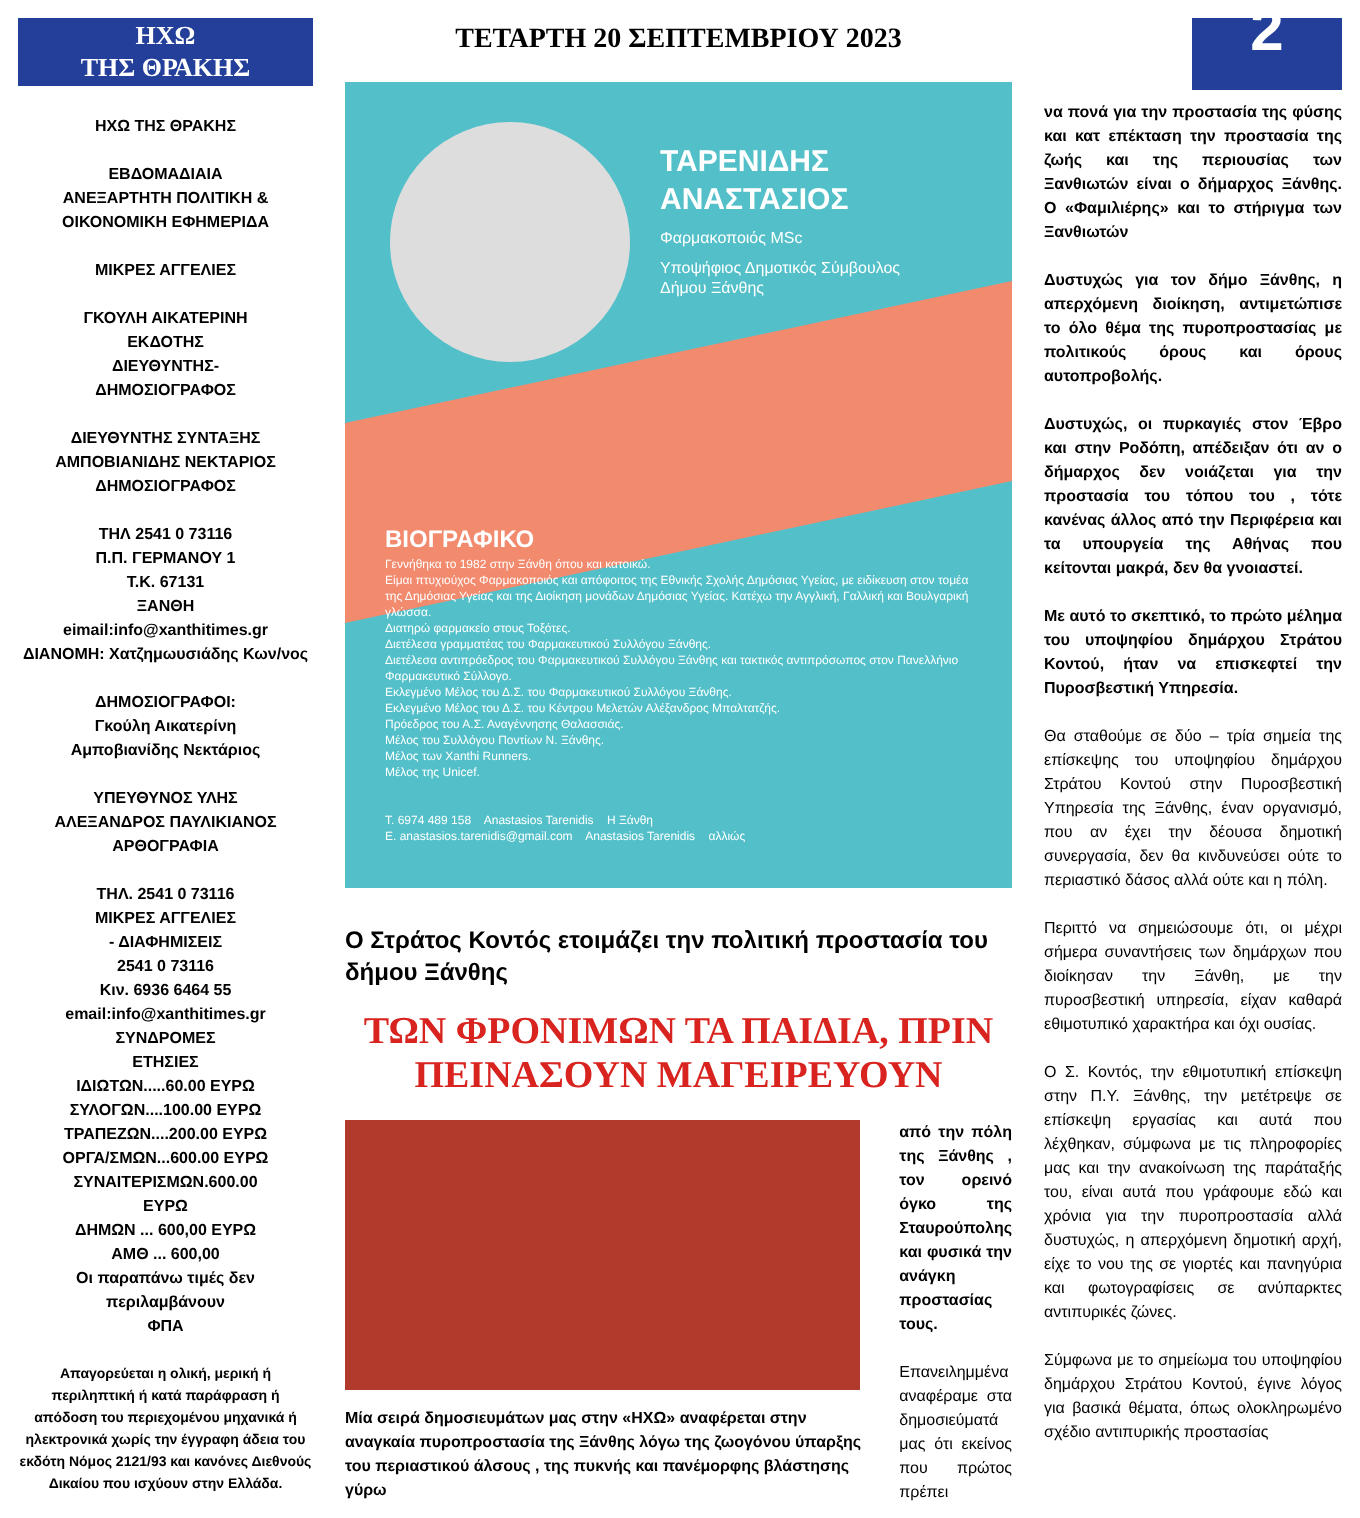ΗΧΩ
ΤΗΣ ΘΡΑΚΗΣ
ΗΧΩ ΤΗΣ ΘΡΑΚΗΣ
ΕΒΔΟΜΑΔΙΑΙΑ
ΑΝΕΞΑΡΤΗΤΗ ΠΟΛΙΤΙΚΗ &
ΟΙΚΟΝΟΜΙΚΗ ΕΦΗΜΕΡΙΔΑ
ΜΙΚΡΕΣ ΑΓΓΕΛΙΕΣ
ΓΚΟΥΛΗ ΑΙΚΑΤΕΡΙΝΗ
ΕΚΔΟΤΗΣ
ΔΙΕΥΘΥΝΤΗΣ-
ΔΗΜΟΣΙΟΓΡΑΦΟΣ
ΔΙΕΥΘΥΝΤΗΣ ΣΥΝΤΑΞΗΣ
ΑΜΠΟΒΙΑΝΙΔΗΣ ΝΕΚΤΑΡΙΟΣ
ΔΗΜΟΣΙΟΓΡΑΦΟΣ
ΤΗΛ 2541 0 73116
Π.Π. ΓΕΡΜΑΝΟΥ 1
Τ.Κ. 67131
ΞΑΝΘΗ
eimail:info@xanthitimes.gr
ΔΙΑΝΟΜΗ: Χατζημωυσιάδης Κων/νος
ΔΗΜΟΣΙΟΓΡΑΦΟΙ:
Γκούλη Αικατερίνη
Αμποβιανίδης Νεκτάριος
ΥΠΕΥΘΥΝΟΣ ΥΛΗΣ
ΑΛΕΞΑΝΔΡΟΣ ΠΑΥΛΙΚΙΑΝΟΣ
ΑΡΘΟΓΡΑΦΙΑ
ΤΗΛ. 2541 0 73116
ΜΙΚΡΕΣ ΑΓΓΕΛΙΕΣ
- ΔΙΑΦΗΜΙΣΕΙΣ
2541 0 73116
Κιν. 6936 6464 55
email:info@xanthitimes.gr
ΣΥΝΔΡΟΜΕΣ
ΕΤΗΣΙΕΣ
ΙΔΙΩΤΩΝ.....60.00 ΕΥΡΩ
ΣΥΛΟΓΩΝ....100.00 ΕΥΡΩ
ΤΡΑΠΕΖΩΝ....200.00 ΕΥΡΩ
ΟΡΓΑ/ΣΜΩΝ...600.00 ΕΥΡΩ
ΣΥΝΑΙΤΕΡΙΣΜΩΝ.600.00
ΕΥΡΩ
ΔΗΜΩΝ ... 600,00 ΕΥΡΩ
ΑΜΘ ... 600,00
Οι παραπάνω τιμές δεν περιλαμβάνουν
ΦΠΑ
Απαγορεύεται η ολική, μερική ή περιληπτική ή κατά παράφραση ή απόδοση του περιεχομένου μηχανικά ή ηλεκτρονικά χωρίς την έγγραφη άδεια του εκδότη Νόμος 2121/93 και κανόνες Διεθνούς Δικαίου που ισχύουν στην Ελλάδα.
ΤΕΤΑΡΤΗ 20 ΣΕΠΤΕΜΒΡΙΟΥ 2023
ΤΑΡΕΝΙΔΗΣ
ΑΝΑΣΤΑΣΙΟΣ
Φαρμακοποιός MSc
Υποψήφιος Δημοτικός Σύμβουλος
Δήμου Ξάνθης
ΒΙΟΓΡΑΦΙΚΟ
Γεννήθηκα το 1982 στην Ξάνθη όπου και κατοικώ.
Είμαι πτυχιούχος Φαρμακοποιός και απόφοιτος της Εθνικής Σχολής Δημόσιας Υγείας, με ειδίκευση στον τομέα της Δημόσιας Υγείας και της Διοίκηση μονάδων Δημόσιας Υγείας. Κατέχω την Αγγλική, Γαλλική και Βουλγαρική γλώσσα.
Διατηρώ φαρμακείο στους Τοξότες.
Διετέλεσα γραμματέας του Φαρμακευτικού Συλλόγου Ξάνθης.
Διετέλεσα αντιπρόεδρος του Φαρμακευτικού Συλλόγου Ξάνθης και τακτικός αντιπρόσωπος στον Πανελλήνιο Φαρμακευτικό Σύλλογο.
Εκλεγμένο Μέλος του Δ.Σ. του Φαρμακευτικού Συλλόγου Ξάνθης.
Εκλεγμένο Μέλος του Δ.Σ. του Κέντρου Μελετών Αλέξανδρος Μπαλτατζής.
Πρόεδρος του Α.Σ. Αναγέννησης Θαλασσιάς.
Μέλος του Συλλόγου Ποντίων Ν. Ξάνθης.
Μέλος των Xanthi Runners.
Μέλος της Unicef.
T. 6974 489 158 Anastasios Tarenidis Η Ξάνθη
E. anastasios.tarenidis@gmail.com Anastasios Tarenidis αλλιώς
Ο Στράτος Κοντός ετοιμάζει την πολιτική προστασία του δήμου Ξάνθης
ΤΩΝ ΦΡΟΝΙΜΩΝ ΤΑ ΠΑΙΔΙΑ, ΠΡΙΝ ΠΕΙΝΑΣΟΥΝ ΜΑΓΕΙΡΕΥΟΥΝ
Μία σειρά δημοσιευμάτων μας στην «ΗΧΩ» αναφέρεται στην αναγκαία πυροπροστασία της Ξάνθης λόγω της ζωογόνου ύπαρξης του περιαστικού άλσους , της πυκνής και πανέμορφης βλάστησης γύρω
από την πόλη της Ξάνθης , τον ορεινό όγκο της Σταυρούπολης και φυσικά την ανάγκη προστασίας τους.
Επανειλημμένα αναφέραμε στα δημοσιεύματά μας ότι εκείνος που πρώτος πρέπει
2
να πονά για την προστασία της φύσης και κατ επέκταση την προστασία της ζωής και της περιουσίας των Ξανθιωτών είναι ο δήμαρχος Ξάνθης. Ο «Φαμιλιέρης» και το στήριγμα των Ξανθιωτών
Δυστυχώς για τον δήμο Ξάνθης, η απερχόμενη διοίκηση, αντιμετώπισε το όλο θέμα της πυροπροστασίας με πολιτικούς όρους και όρους αυτοπροβολής.
Δυστυχώς, οι πυρκαγιές στον Έβρο και στην Ροδόπη, απέδειξαν ότι αν ο δήμαρχος δεν νοιάζεται για την προστασία του τόπου του , τότε κανένας άλλος από την Περιφέρεια και τα υπουργεία της Αθήνας που κείτονται μακρά, δεν θα γνοιαστεί.
Με αυτό το σκεπτικό, το πρώτο μέλημα του υποψηφίου δημάρχου Στράτου Κοντού, ήταν να επισκεφτεί την Πυροσβεστική Υπηρεσία.
Θα σταθούμε σε δύο – τρία σημεία της επίσκεψης του υποψηφίου δημάρχου Στράτου Κοντού στην Πυροσβεστική Υπηρεσία της Ξάνθης, έναν οργανισμό, που αν έχει την δέουσα δημοτική συνεργασία, δεν θα κινδυνεύσει ούτε το περιαστικό δάσος αλλά ούτε και η πόλη.
Περιττό να σημειώσουμε ότι, οι μέχρι σήμερα συναντήσεις των δημάρχων που διοίκησαν την Ξάνθη, με την πυροσβεστική υπηρεσία, είχαν καθαρά εθιμοτυπικό χαρακτήρα και όχι ουσίας.
Ο Σ. Κοντός, την εθιμοτυπική επίσκεψη στην Π.Υ. Ξάνθης, την μετέτρεψε σε επίσκεψη εργασίας και αυτά που λέχθηκαν, σύμφωνα με τις πληροφορίες μας και την ανακοίνωση της παράταξής του, είναι αυτά που γράφουμε εδώ και χρόνια για την πυροπροστασία αλλά δυστυχώς, η απερχόμενη δημοτική αρχή, είχε το νου της σε γιορτές και πανηγύρια και φωτογραφίσεις σε ανύπαρκτες αντιπυρικές ζώνες.
Σύμφωνα με το σημείωμα του υποψηφίου δημάρχου Στράτου Κοντού, έγινε λόγος για βασικά θέματα, όπως ολοκληρωμένο σχέδιο αντιπυρικής προστασίας